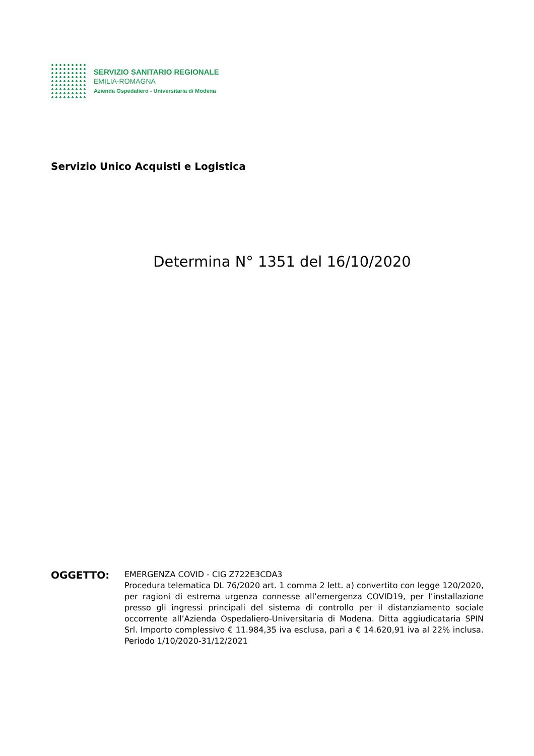SERVIZIO SANITARIO REGIONALE
EMILIA-ROMAGNA
Azienda Ospedaliero - Universitaria di Modena
Servizio Unico Acquisti e Logistica
Determina N° 1351 del 16/10/2020
OGGETTO:
EMERGENZA COVID - CIG Z722E3CDA3
Procedura telematica DL 76/2020 art. 1 comma 2 lett. a) convertito con legge 120/2020, per ragioni di estrema urgenza connesse all’emergenza COVID19, per l’installazione presso gli ingressi principali del sistema di controllo per il distanziamento sociale occorrente all’Azienda Ospedaliero-Universitaria di Modena. Ditta aggiudicataria SPIN Srl. Importo complessivo € 11.984,35 iva esclusa, pari a € 14.620,91 iva al 22% inclusa. Periodo 1/10/2020-31/12/2021